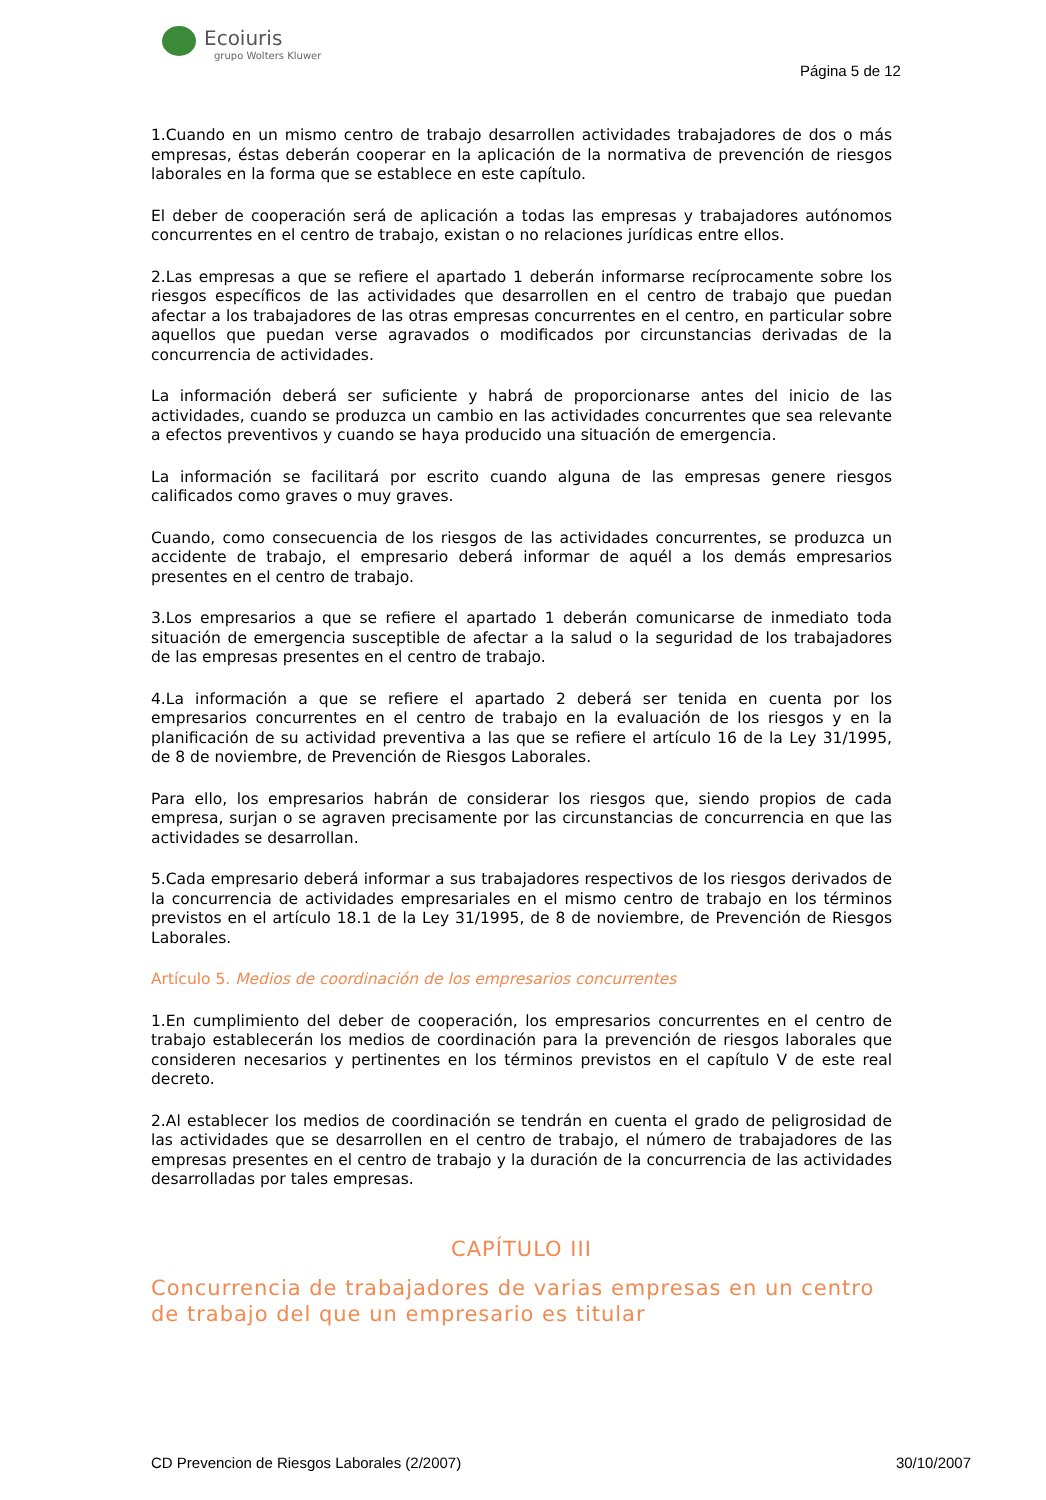Ecoiuris
grupo Wolters Kluwer
Página 5 de 12
1.Cuando en un mismo centro de trabajo desarrollen actividades trabajadores de dos o más empresas, éstas deberán cooperar en la aplicación de la normativa de prevención de riesgos laborales en la forma que se establece en este capítulo.
El deber de cooperación será de aplicación a todas las empresas y trabajadores autónomos concurrentes en el centro de trabajo, existan o no relaciones jurídicas entre ellos.
2.Las empresas a que se refiere el apartado 1 deberán informarse recíprocamente sobre los riesgos específicos de las actividades que desarrollen en el centro de trabajo que puedan afectar a los trabajadores de las otras empresas concurrentes en el centro, en particular sobre aquellos que puedan verse agravados o modificados por circunstancias derivadas de la concurrencia de actividades.
La información deberá ser suficiente y habrá de proporcionarse antes del inicio de las actividades, cuando se produzca un cambio en las actividades concurrentes que sea relevante a efectos preventivos y cuando se haya producido una situación de emergencia.
La información se facilitará por escrito cuando alguna de las empresas genere riesgos calificados como graves o muy graves.
Cuando, como consecuencia de los riesgos de las actividades concurrentes, se produzca un accidente de trabajo, el empresario deberá informar de aquél a los demás empresarios presentes en el centro de trabajo.
3.Los empresarios a que se refiere el apartado 1 deberán comunicarse de inmediato toda situación de emergencia susceptible de afectar a la salud o la seguridad de los trabajadores de las empresas presentes en el centro de trabajo.
4.La información a que se refiere el apartado 2 deberá ser tenida en cuenta por los empresarios concurrentes en el centro de trabajo en la evaluación de los riesgos y en la planificación de su actividad preventiva a las que se refiere el artículo 16 de la Ley 31/1995, de 8 de noviembre, de Prevención de Riesgos Laborales.
Para ello, los empresarios habrán de considerar los riesgos que, siendo propios de cada empresa, surjan o se agraven precisamente por las circunstancias de concurrencia en que las actividades se desarrollan.
5.Cada empresario deberá informar a sus trabajadores respectivos de los riesgos derivados de la concurrencia de actividades empresariales en el mismo centro de trabajo en los términos previstos en el artículo 18.1 de la Ley 31/1995, de 8 de noviembre, de Prevención de Riesgos Laborales.
Artículo 5. Medios de coordinación de los empresarios concurrentes
1.En cumplimiento del deber de cooperación, los empresarios concurrentes en el centro de trabajo establecerán los medios de coordinación para la prevención de riesgos laborales que consideren necesarios y pertinentes en los términos previstos en el capítulo V de este real decreto.
2.Al establecer los medios de coordinación se tendrán en cuenta el grado de peligrosidad de las actividades que se desarrollen en el centro de trabajo, el número de trabajadores de las empresas presentes en el centro de trabajo y la duración de la concurrencia de las actividades desarrolladas por tales empresas.
CAPÍTULO III
Concurrencia de trabajadores de varias empresas en un centro de trabajo del que un empresario es titular
CD Prevencion de Riesgos Laborales (2/2007) 30/10/2007